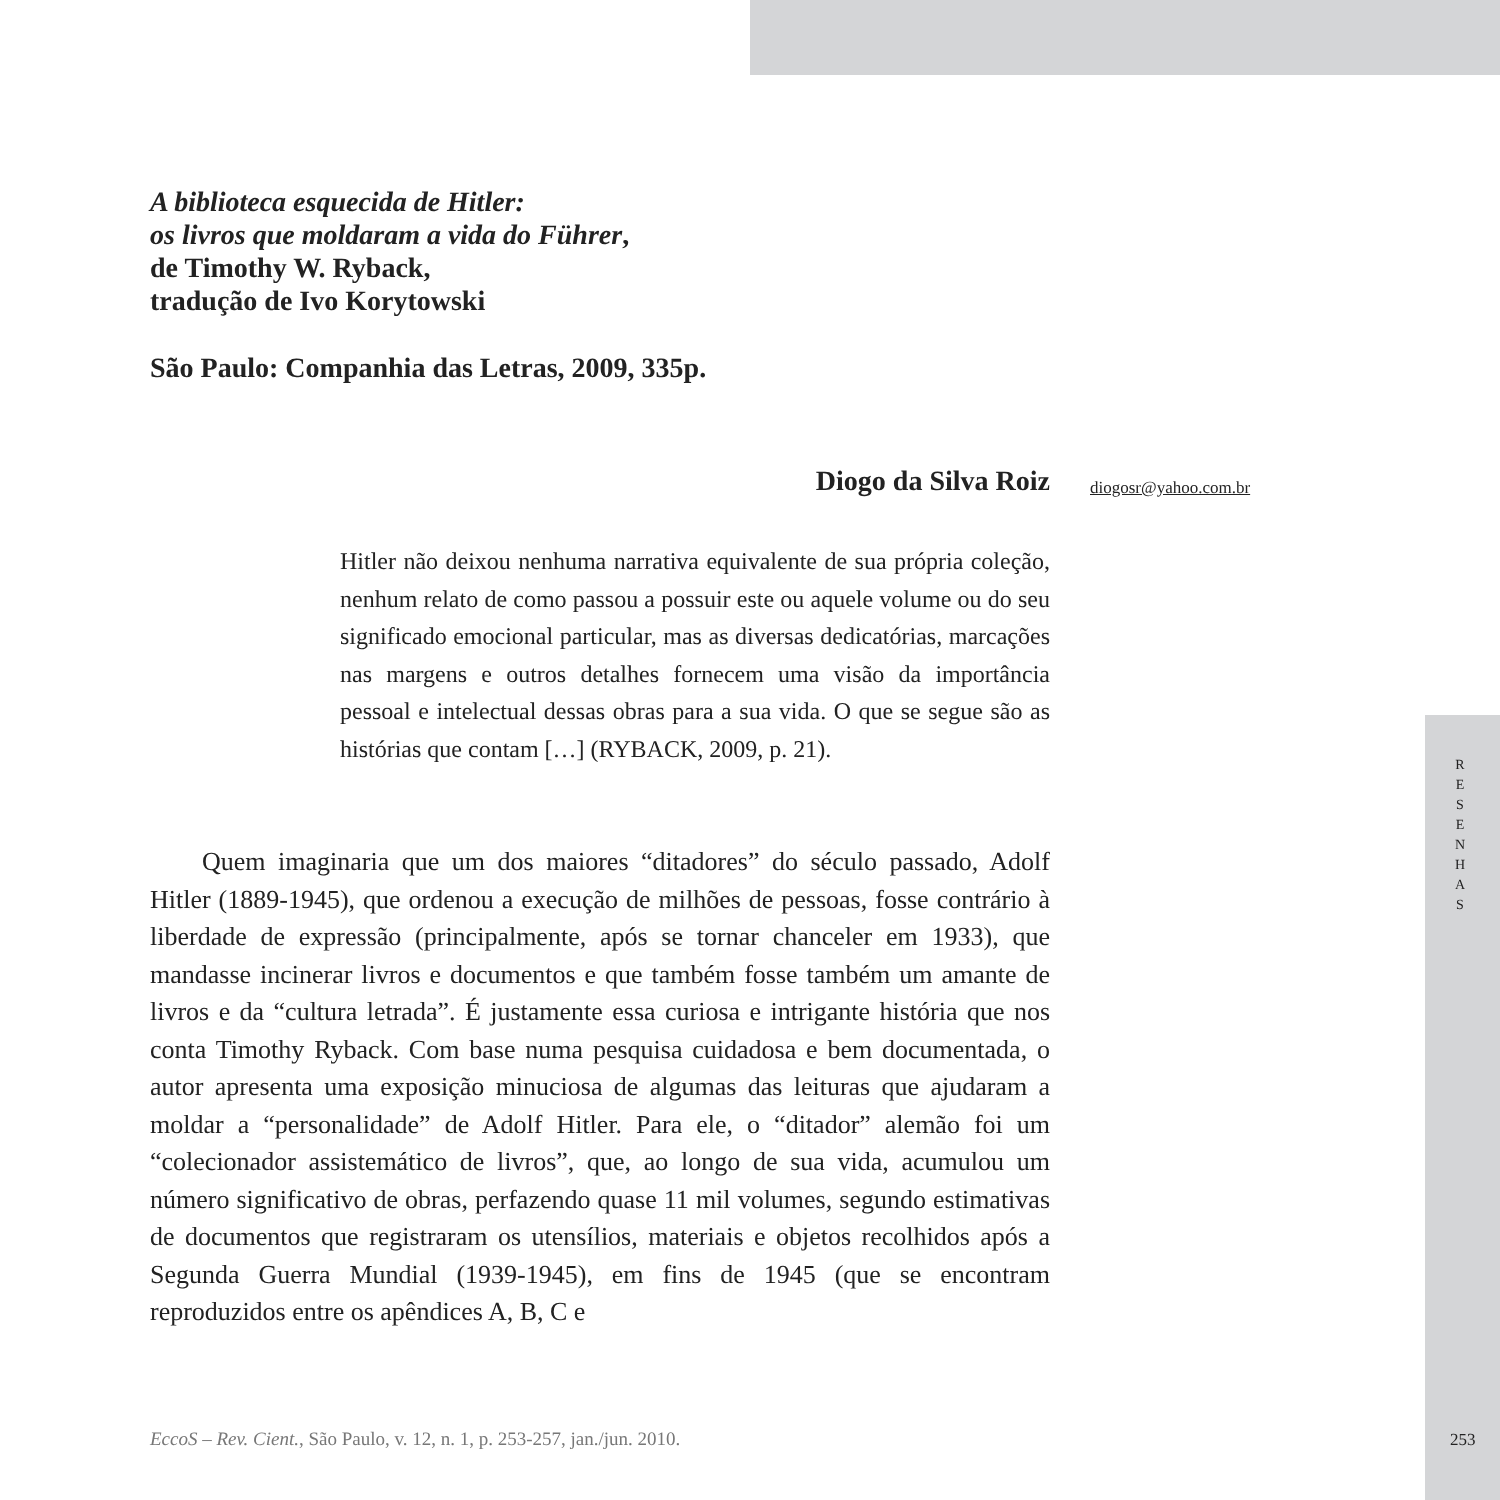A biblioteca esquecida de Hitler:
os livros que moldaram a vida do Führer,
de Timothy W. Ryback,
tradução de Ivo Korytowski
São Paulo: Companhia das Letras, 2009, 335p.
Diogo da Silva Roiz
diogosr@yahoo.com.br
Hitler não deixou nenhuma narrativa equivalente de sua própria coleção, nenhum relato de como passou a possuir este ou aquele volume ou do seu significado emocional particular, mas as diversas dedicatórias, marcações nas margens e outros detalhes fornecem uma visão da importância pessoal e intelectual dessas obras para a sua vida. O que se segue são as histórias que contam […] (RYBACK, 2009, p. 21).
  Quem imaginaria que um dos maiores “ditadores” do século passado, Adolf Hitler (1889-1945), que ordenou a execução de milhões de pessoas, fosse contrário à liberdade de expressão (principalmente, após se tornar chanceler em 1933), que mandasse incinerar livros e documentos e que também fosse também um amante de livros e da “cultura letrada”. É justamente essa curiosa e intrigante história que nos conta Timothy Ryback. Com base numa pesquisa cuidadosa e bem documentada, o autor apresenta uma exposição minuciosa de algumas das leituras que ajudaram a moldar a “personalidade” de Adolf Hitler. Para ele, o “ditador” alemão foi um “colecionador assistemático de livros”, que, ao longo de sua vida, acumulou um número significativo de obras, perfazendo quase 11 mil volumes, segundo estimativas de documentos que registraram os utensílios, materiais e objetos recolhidos após a Segunda Guerra Mundial (1939-1945), em fins de 1945 (que se encontram reproduzidos entre os apêndices A, B, C e
R
E
S
E
N
H
A
S
EccoS – Rev. Cient., São Paulo, v. 12, n. 1, p. 253-257, jan./jun. 2010.
253